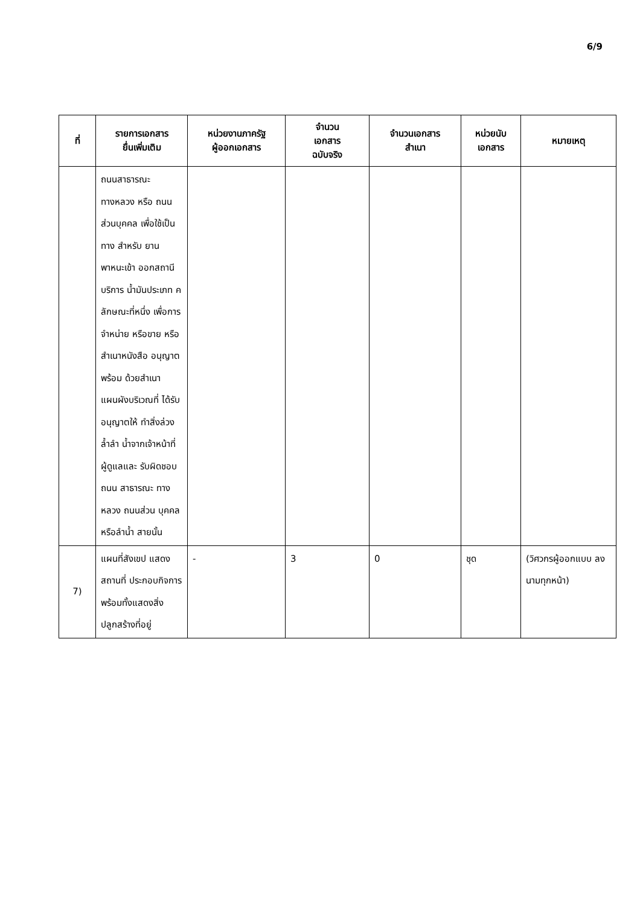6/9
| ที่ | รายการเอกสาร ยื่นเพิ่มเติม | หน่วยงานภาครัฐ ผู้ออกเอกสาร | จำนวน เอกสาร ฉบับจริง | จำนวนเอกสาร สำเนา | หน่วยนับ เอกสาร | หมายเหตุ |
| --- | --- | --- | --- | --- | --- | --- |
| | ถนนสาธารณะ ทางหลวง หรือ ถนนส่วนบุคคล เพื่อใช้เป็นทาง สำหรับ ยานพาหนะเข้า ออกสถานีบริการ น้ำมันประเภท ค ลักษณะที่หนึ่ง เพื่อการจำหน่าย หรือขาย หรือ สำเนาหนังสือ อนุญาตพร้อม ด้วยสำเนา แผนผังบริเวณที่ ได้รับอนุญาตให้ ทำสิ่งล่วงล้ำลำ น้ำจากเจ้าหน้าที่ ผู้ดูแลและ รับผิดชอบถนน สาธารณะ ทาง หลวง ถนนส่วน บุคคล หรือลำน้ำ สายนั้น | | | | | |
| 7) | แผนที่สังเขป แสดงสถานที่ ประกอบกิจการ พร้อมทั้งแสดงสิ่ง ปลูกสร้างที่อยู่ | - | 3 | 0 | ชุด | (วิศวกรผู้ออกแบบ ลงนามทุกหน้า) |